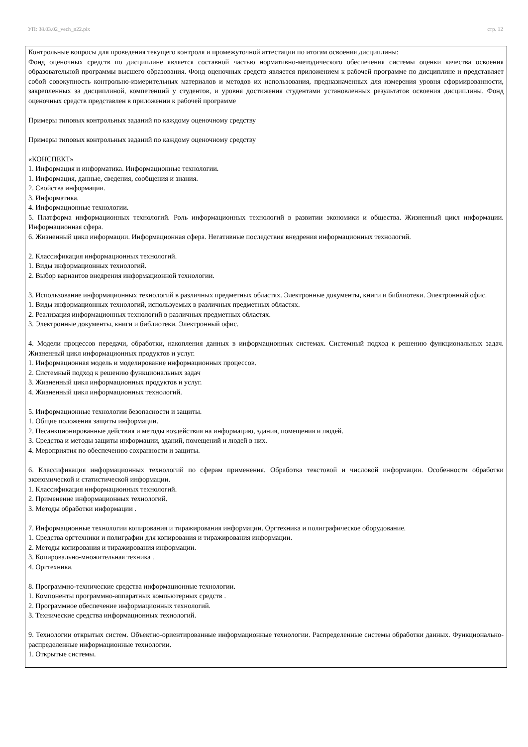УП: 38.03.02_vech_n22.plx стр. 12
Контрольные вопросы для проведения текущего контроля и промежуточной аттестации по итогам освоения дисциплины:
Фонд оценочных средств по дисциплине является составной частью нормативно-методического обеспечения системы оценки качества освоения образовательной программы высшего образования. Фонд оценочных средств является приложением к рабочей программе по дисциплине и представляет собой совокупность контрольно-измерительных материалов и методов их использования, предназначенных для измерения уровня сформированности, закрепленных за дисциплиной, компетенций у студентов, и уровня достижения студентами установленных результатов освоения дисциплины. Фонд оценочных средств представлен в приложении к рабочей программе
Примеры типовых контрольных заданий по каждому оценочному средству
Примеры типовых контрольных заданий по каждому оценочному средству
«КОНСПЕКТ»
1. Информация и информатика. Информационные технологии.
1. Информация, данные, сведения, сообщения и знания.
2. Свойства информации.
3. Информатика.
4. Информационные технологии.
5. Платформа информационных технологий. Роль информационных технологий в развитии экономики и общества. Жизненный цикл информации. Информационная сфера.
6. Жизненный цикл информации. Информационная сфера. Негативные последствия внедрения информационных технологий.
2. Классификация информационных технологий.
1. Виды информационных технологий.
2. Выбор вариантов внедрения информационной технологии.
3. Использование информационных технологий в различных предметных областях. Электронные документы, книги и библиотеки. Электронный офис.
1. Виды информационных технологий, используемых в различных предметных областях.
2. Реализация информационных технологий в различных предметных областях.
3. Электронные документы, книги и библиотеки. Электронный офис.
4. Модели процессов передачи, обработки, накопления данных в информационных системах. Системный подход к решению функциональных задач. Жизненный цикл информационных продуктов и услуг.
1. Информационная модель и моделирование информационных процессов.
2. Системный подход к решению функциональных задач
3. Жизненный цикл информационных продуктов и услуг.
4. Жизненный цикл информационных технологий.
5. Информационные технологии безопасности и защиты.
1. Общие положения защиты информации.
2. Несанкционированные действия и методы воздействия на информацию, здания, помещения и людей.
3. Средства и методы защиты информации, зданий, помещений и людей в них.
4. Мероприятия по обеспечению сохранности и защиты.
6. Классификация информационных технологий по сферам применения. Обработка текстовой и числовой информации. Особенности обработки экономической и статистической информации.
1. Классификация информационных технологий.
2. Применение информационных технологий.
3. Методы обработки информации .
7. Информационные технологии копирования и тиражирования информации. Оргтехника и полиграфическое оборудование.
1. Средства оргтехники и полиграфии для копирования и тиражирования информации.
2. Методы копирования и тиражирования информации.
3. Копировально-множительная техника .
4. Оргтехника.
8. Программно-технические средства информационные технологии.
1. Компоненты программно-аппаратных компьютерных средств .
2. Программное обеспечение информационных технологий.
3. Технические средства информационных технологий.
9. Технологии открытых систем. Объектно-ориентированные информационные технологии. Распределенные системы обработки данных. Функционально-распределенные информационные технологии.
1. Открытые системы.